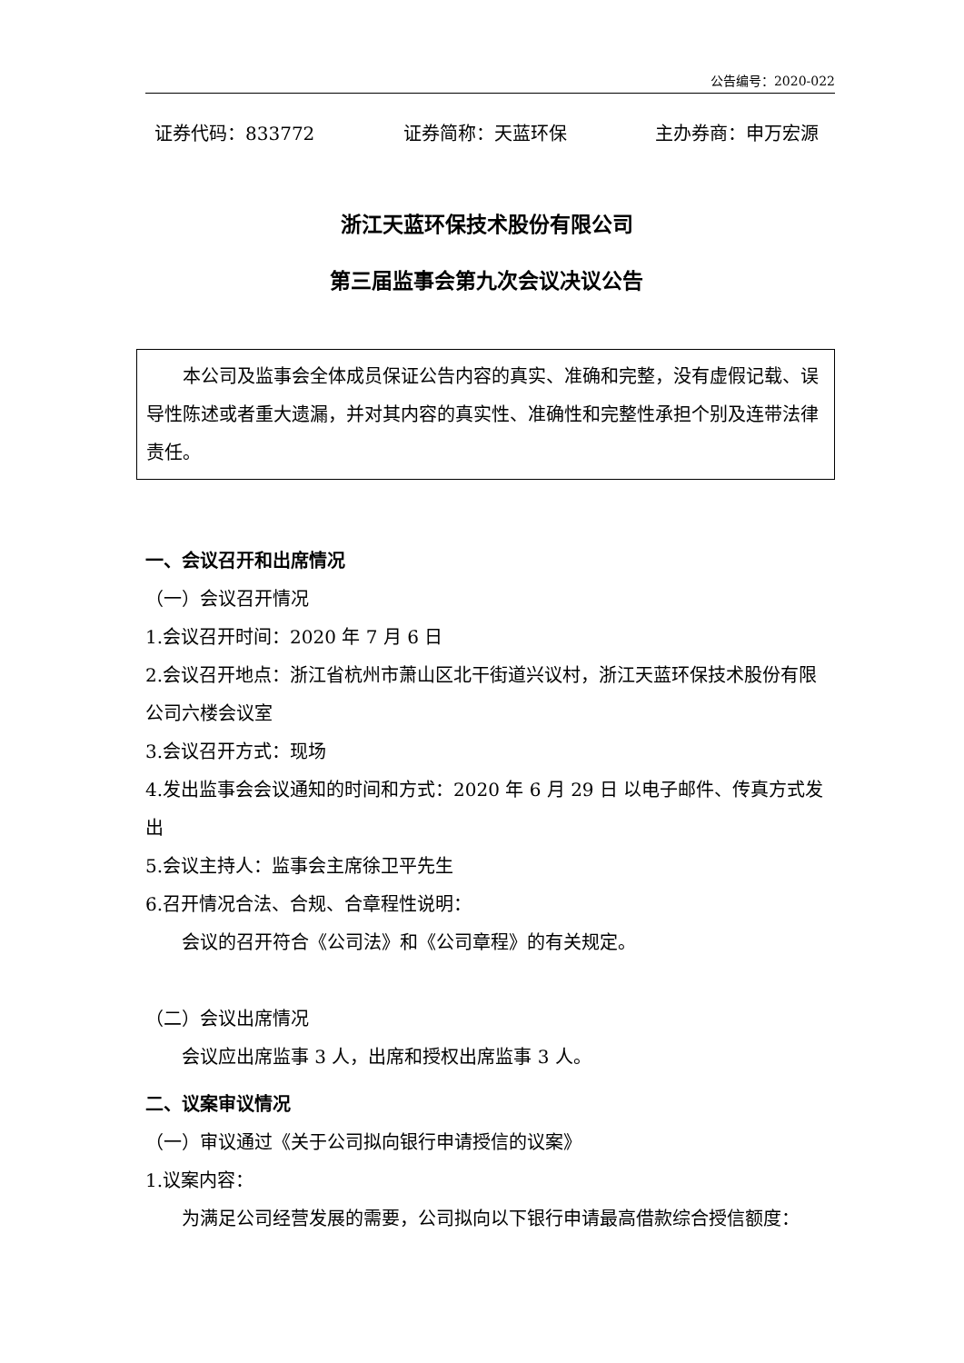公告编号：2020-022
证券代码：833772 证券简称：天蓝环保 主办券商：申万宏源
浙江天蓝环保技术股份有限公司
第三届监事会第九次会议决议公告
本公司及监事会全体成员保证公告内容的真实、准确和完整，没有虚假记载、误导性陈述或者重大遗漏，并对其内容的真实性、准确性和完整性承担个别及连带法律责任。
一、会议召开和出席情况
（一）会议召开情况
1.会议召开时间：2020 年 7 月 6 日
2.会议召开地点：浙江省杭州市萧山区北干街道兴议村，浙江天蓝环保技术股份有限公司六楼会议室
3.会议召开方式：现场
4.发出监事会会议通知的时间和方式：2020 年 6 月 29 日 以电子邮件、传真方式发出
5.会议主持人：监事会主席徐卫平先生
6.召开情况合法、合规、合章程性说明：
会议的召开符合《公司法》和《公司章程》的有关规定。
（二）会议出席情况
会议应出席监事 3 人，出席和授权出席监事 3 人。
二、议案审议情况
（一）审议通过《关于公司拟向银行申请授信的议案》
1.议案内容：
为满足公司经营发展的需要，公司拟向以下银行申请最高借款综合授信额度：